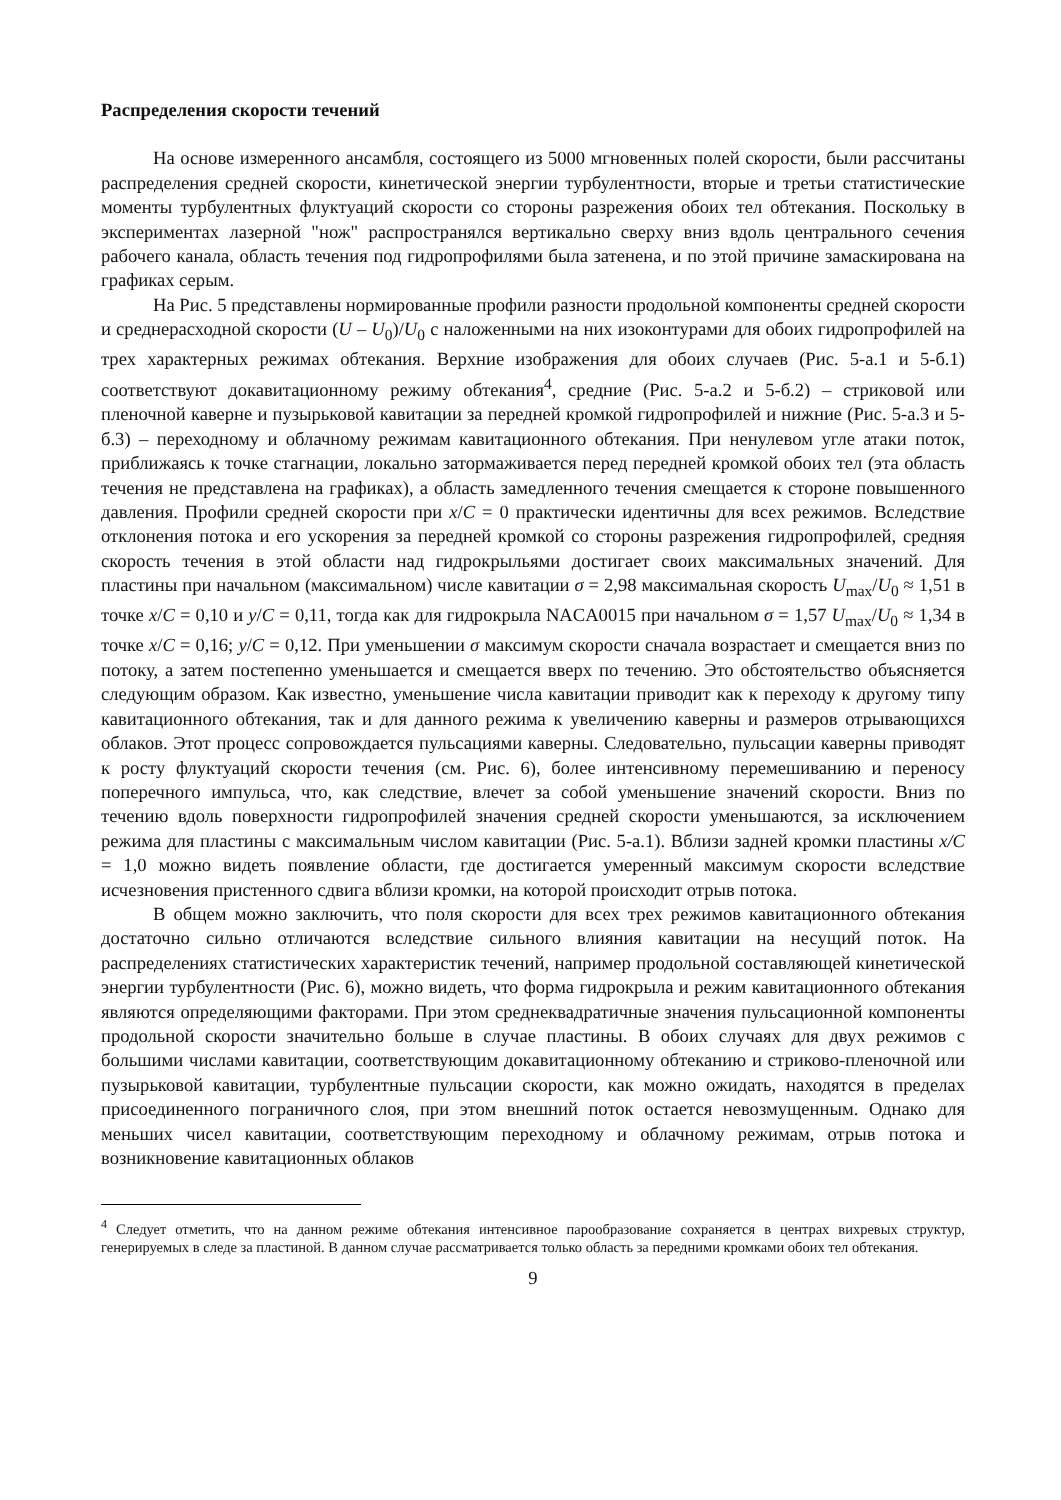Распределения скорости течений
На основе измеренного ансамбля, состоящего из 5000 мгновенных полей скорости, были рассчитаны распределения средней скорости, кинетической энергии турбулентности, вторые и третьи статистические моменты турбулентных флуктуаций скорости со стороны разрежения обоих тел обтекания. Поскольку в экспериментах лазерной "нож" распространялся вертикально сверху вниз вдоль центрального сечения рабочего канала, область течения под гидропрофилями была затенена, и по этой причине замаскирована на графиках серым.
На Рис. 5 представлены нормированные профили разности продольной компоненты средней скорости и среднерасходной скорости (U – U<sub>0</sub>)/U<sub>0</sub> с наложенными на них изоконтурами для обоих гидропрофилей на трех характерных режимах обтекания. Верхние изображения для обоих случаев (Рис. 5-а.1 и 5-б.1) соответствуют докавитационному режиму обтекания<sup>4</sup>, средние (Рис. 5-а.2 и 5-б.2) – стриковой или пленочной каверне и пузырьковой кавитации за передней кромкой гидропрофилей и нижние (Рис. 5-а.3 и 5-б.3) – переходному и облачному режимам кавитационного обтекания. При ненулевом угле атаки поток, приближаясь к точке стагнации, локально затормаживается перед передней кромкой обоих тел (эта область течения не представлена на графиках), а область замедленного течения смещается к стороне повышенного давления. Профили средней скорости при x/C = 0 практически идентичны для всех режимов. Вследствие отклонения потока и его ускорения за передней кромкой со стороны разрежения гидропрофилей, средняя скорость течения в этой области над гидрокрыльями достигает своих максимальных значений. Для пластины при начальном (максимальном) числе кавитации σ = 2,98 максимальная скорость U<sub>max</sub>/U<sub>0</sub> ≈ 1,51 в точке x/C = 0,10 и y/C = 0,11, тогда как для гидрокрыла NACA0015 при начальном σ = 1,57 U<sub>max</sub>/U<sub>0</sub> ≈ 1,34 в точке x/C = 0,16; y/C = 0,12. При уменьшении σ максимум скорости сначала возрастает и смещается вниз по потоку, а затем постепенно уменьшается и смещается вверх по течению. Это обстоятельство объясняется следующим образом. Как известно, уменьшение числа кавитации приводит как к переходу к другому типу кавитационного обтекания, так и для данного режима к увеличению каверны и размеров отрывающихся облаков. Этот процесс сопровождается пульсациями каверны. Следовательно, пульсации каверны приводят к росту флуктуаций скорости течения (см. Рис. 6), более интенсивному перемешиванию и переносу поперечного импульса, что, как следствие, влечет за собой уменьшение значений скорости. Вниз по течению вдоль поверхности гидропрофилей значения средней скорости уменьшаются, за исключением режима для пластины с максимальным числом кавитации (Рис. 5-а.1). Вблизи задней кромки пластины x/C = 1,0 можно видеть появление области, где достигается умеренный максимум скорости вследствие исчезновения пристенного сдвига вблизи кромки, на которой происходит отрыв потока.
В общем можно заключить, что поля скорости для всех трех режимов кавитационного обтекания достаточно сильно отличаются вследствие сильного влияния кавитации на несущий поток. На распределениях статистических характеристик течений, например продольной составляющей кинетической энергии турбулентности (Рис. 6), можно видеть, что форма гидрокрыла и режим кавитационного обтекания являются определяющими факторами. При этом среднеквадратичные значения пульсационной компоненты продольной скорости значительно больше в случае пластины. В обоих случаях для двух режимов с большими числами кавитации, соответствующим докавитационному обтеканию и стриково-пленочной или пузырьковой кавитации, турбулентные пульсации скорости, как можно ожидать, находятся в пределах присоединенного пограничного слоя, при этом внешний поток остается невозмущенным. Однако для меньших чисел кавитации, соответствующим переходному и облачному режимам, отрыв потока и возникновение кавитационных облаков
<sup>4</sup> Следует отметить, что на данном режиме обтекания интенсивное парообразование сохраняется в центрах вихревых структур, генерируемых в следе за пластиной. В данном случае рассматривается только область за передними кромками обоих тел обтекания.
9